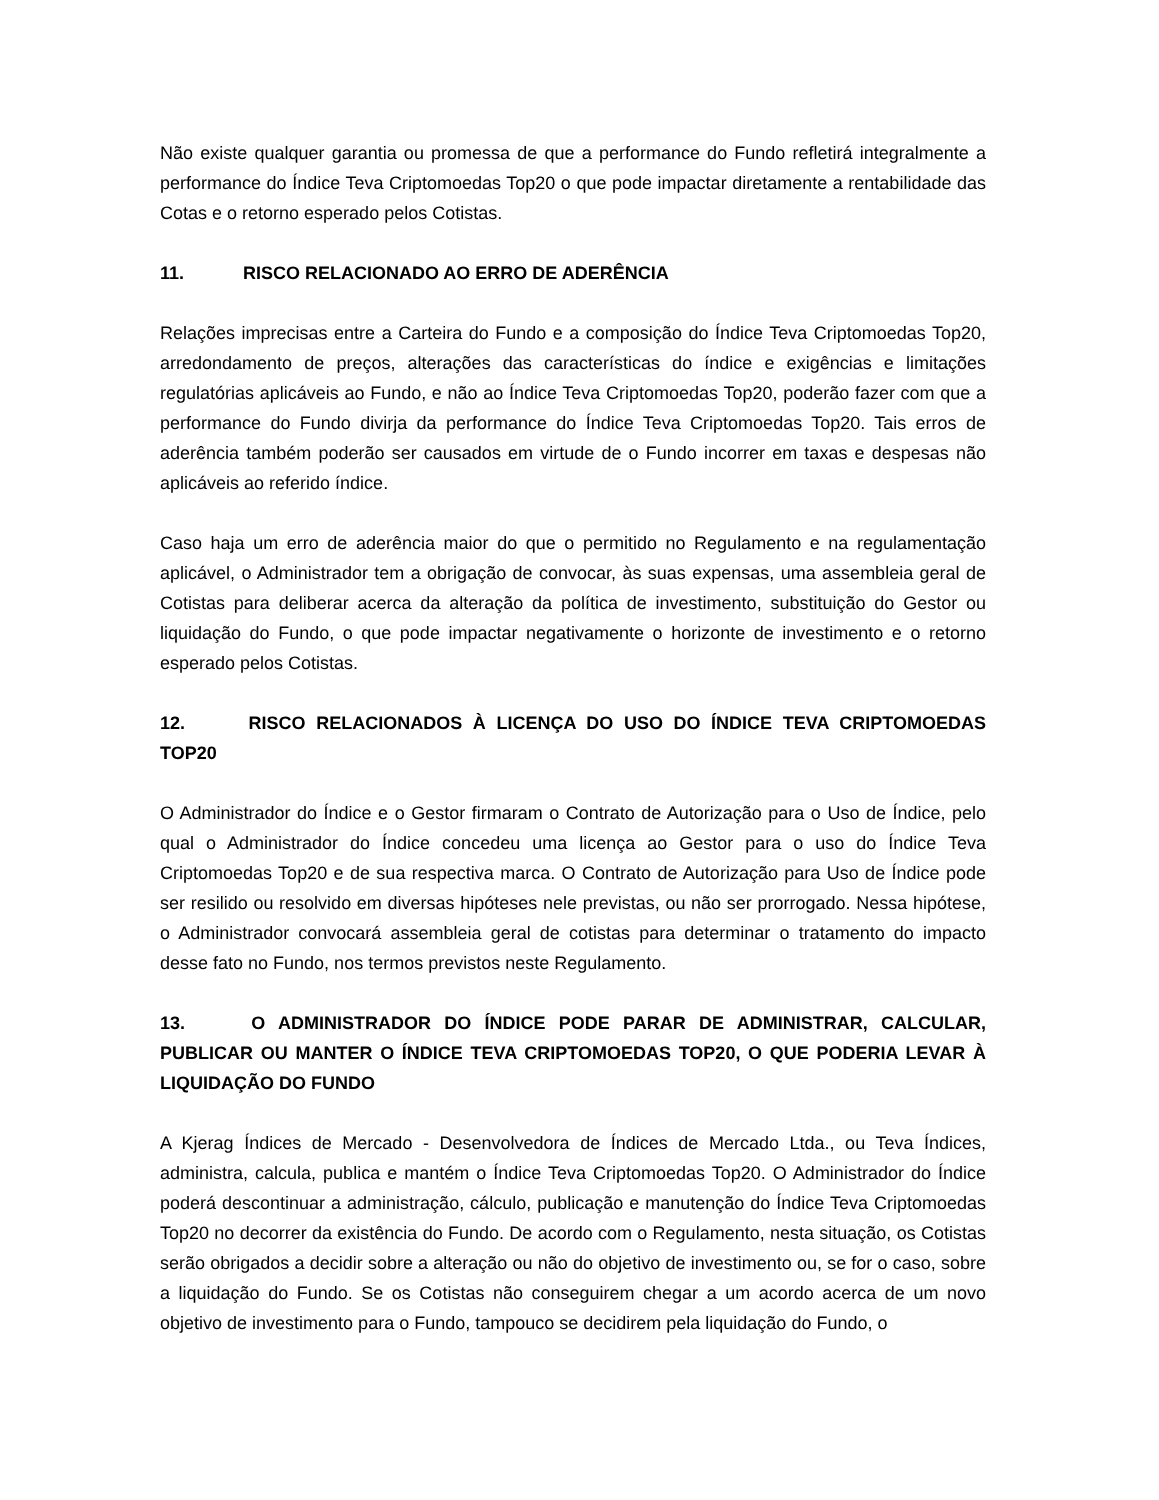Não existe qualquer garantia ou promessa de que a performance do Fundo refletirá integralmente a performance do Índice Teva Criptomoedas Top20 o que pode impactar diretamente a rentabilidade das Cotas e o retorno esperado pelos Cotistas.
11. RISCO RELACIONADO AO ERRO DE ADERÊNCIA
Relações imprecisas entre a Carteira do Fundo e a composição do Índice Teva Criptomoedas Top20, arredondamento de preços, alterações das características do índice e exigências e limitações regulatórias aplicáveis ao Fundo, e não ao Índice Teva Criptomoedas Top20, poderão fazer com que a performance do Fundo divirja da performance do Índice Teva Criptomoedas Top20. Tais erros de aderência também poderão ser causados em virtude de o Fundo incorrer em taxas e despesas não aplicáveis ao referido índice.
Caso haja um erro de aderência maior do que o permitido no Regulamento e na regulamentação aplicável, o Administrador tem a obrigação de convocar, às suas expensas, uma assembleia geral de Cotistas para deliberar acerca da alteração da política de investimento, substituição do Gestor ou liquidação do Fundo, o que pode impactar negativamente o horizonte de investimento e o retorno esperado pelos Cotistas.
12. RISCO RELACIONADOS À LICENÇA DO USO DO ÍNDICE TEVA CRIPTOMOEDAS TOP20
O Administrador do Índice e o Gestor firmaram o Contrato de Autorização para o Uso de Índice, pelo qual o Administrador do Índice concedeu uma licença ao Gestor para o uso do Índice Teva Criptomoedas Top20 e de sua respectiva marca. O Contrato de Autorização para Uso de Índice pode ser resilido ou resolvido em diversas hipóteses nele previstas, ou não ser prorrogado. Nessa hipótese, o Administrador convocará assembleia geral de cotistas para determinar o tratamento do impacto desse fato no Fundo, nos termos previstos neste Regulamento.
13. O ADMINISTRADOR DO ÍNDICE PODE PARAR DE ADMINISTRAR, CALCULAR, PUBLICAR OU MANTER O ÍNDICE TEVA CRIPTOMOEDAS TOP20, O QUE PODERIA LEVAR À LIQUIDAÇÃO DO FUNDO
A Kjerag Índices de Mercado - Desenvolvedora de Índices de Mercado Ltda., ou Teva Índices, administra, calcula, publica e mantém o Índice Teva Criptomoedas Top20. O Administrador do Índice poderá descontinuar a administração, cálculo, publicação e manutenção do Índice Teva Criptomoedas Top20 no decorrer da existência do Fundo. De acordo com o Regulamento, nesta situação, os Cotistas serão obrigados a decidir sobre a alteração ou não do objetivo de investimento ou, se for o caso, sobre a liquidação do Fundo. Se os Cotistas não conseguirem chegar a um acordo acerca de um novo objetivo de investimento para o Fundo, tampouco se decidirem pela liquidação do Fundo, o